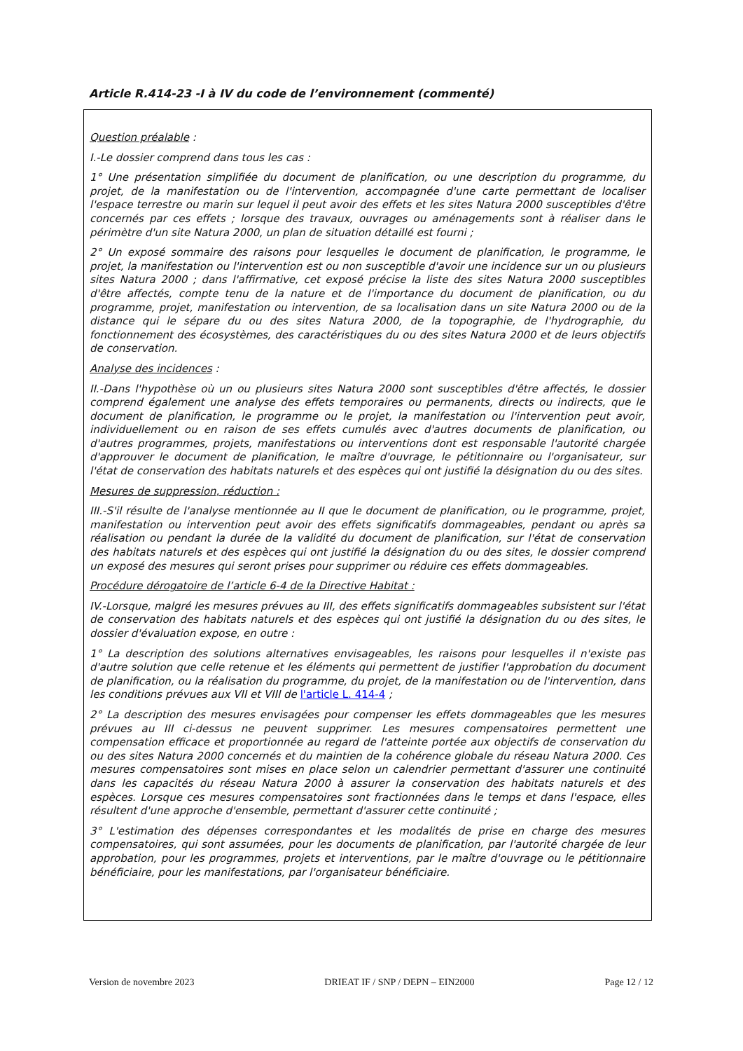Article R.414-23 -I à IV du code de l’environnement (commenté)
Question préalable :
I.-Le dossier comprend dans tous les cas :
1° Une présentation simplifiée du document de planification, ou une description du programme, du projet, de la manifestation ou de l'intervention, accompagnée d'une carte permettant de localiser l'espace terrestre ou marin sur lequel il peut avoir des effets et les sites Natura 2000 susceptibles d'être concernés par ces effets ; lorsque des travaux, ouvrages ou aménagements sont à réaliser dans le périmètre d'un site Natura 2000, un plan de situation détaillé est fourni ;
2° Un exposé sommaire des raisons pour lesquelles le document de planification, le programme, le projet, la manifestation ou l'intervention est ou non susceptible d'avoir une incidence sur un ou plusieurs sites Natura 2000 ; dans l'affirmative, cet exposé précise la liste des sites Natura 2000 susceptibles d'être affectés, compte tenu de la nature et de l'importance du document de planification, ou du programme, projet, manifestation ou intervention, de sa localisation dans un site Natura 2000 ou de la distance qui le sépare du ou des sites Natura 2000, de la topographie, de l'hydrographie, du fonctionnement des écosystèmes, des caractéristiques du ou des sites Natura 2000 et de leurs objectifs de conservation.
Analyse des incidences :
II.-Dans l'hypothèse où un ou plusieurs sites Natura 2000 sont susceptibles d'être affectés, le dossier comprend également une analyse des effets temporaires ou permanents, directs ou indirects, que le document de planification, le programme ou le projet, la manifestation ou l'intervention peut avoir, individuellement ou en raison de ses effets cumulés avec d'autres documents de planification, ou d'autres programmes, projets, manifestations ou interventions dont est responsable l'autorité chargée d'approuver le document de planification, le maître d'ouvrage, le pétitionnaire ou l'organisateur, sur l'état de conservation des habitats naturels et des espèces qui ont justifié la désignation du ou des sites.
Mesures de suppression, réduction :
III.-S'il résulte de l'analyse mentionnée au II que le document de planification, ou le programme, projet, manifestation ou intervention peut avoir des effets significatifs dommageables, pendant ou après sa réalisation ou pendant la durée de la validité du document de planification, sur l'état de conservation des habitats naturels et des espèces qui ont justifié la désignation du ou des sites, le dossier comprend un exposé des mesures qui seront prises pour supprimer ou réduire ces effets dommageables.
Procédure dérogatoire de l’article 6-4 de la Directive Habitat :
IV.-Lorsque, malgré les mesures prévues au III, des effets significatifs dommageables subsistent sur l'état de conservation des habitats naturels et des espèces qui ont justifié la désignation du ou des sites, le dossier d'évaluation expose, en outre :
1° La description des solutions alternatives envisageables, les raisons pour lesquelles il n'existe pas d'autre solution que celle retenue et les éléments qui permettent de justifier l'approbation du document de planification, ou la réalisation du programme, du projet, de la manifestation ou de l'intervention, dans les conditions prévues aux VII et VIII de l'article L. 414-4 ;
2° La description des mesures envisagées pour compenser les effets dommageables que les mesures prévues au III ci-dessus ne peuvent supprimer. Les mesures compensatoires permettent une compensation efficace et proportionnée au regard de l'atteinte portée aux objectifs de conservation du ou des sites Natura 2000 concernés et du maintien de la cohérence globale du réseau Natura 2000. Ces mesures compensatoires sont mises en place selon un calendrier permettant d'assurer une continuité dans les capacités du réseau Natura 2000 à assurer la conservation des habitats naturels et des espèces. Lorsque ces mesures compensatoires sont fractionnées dans le temps et dans l'espace, elles résultent d'une approche d'ensemble, permettant d'assurer cette continuité ;
3° L'estimation des dépenses correspondantes et les modalités de prise en charge des mesures compensatoires, qui sont assumées, pour les documents de planification, par l'autorité chargée de leur approbation, pour les programmes, projets et interventions, par le maître d'ouvrage ou le pétitionnaire bénéficiaire, pour les manifestations, par l'organisateur bénéficiaire.
Version de novembre 2023 DRIEAT IF / SNP / DEPN – EIN2000 Page 12 / 12